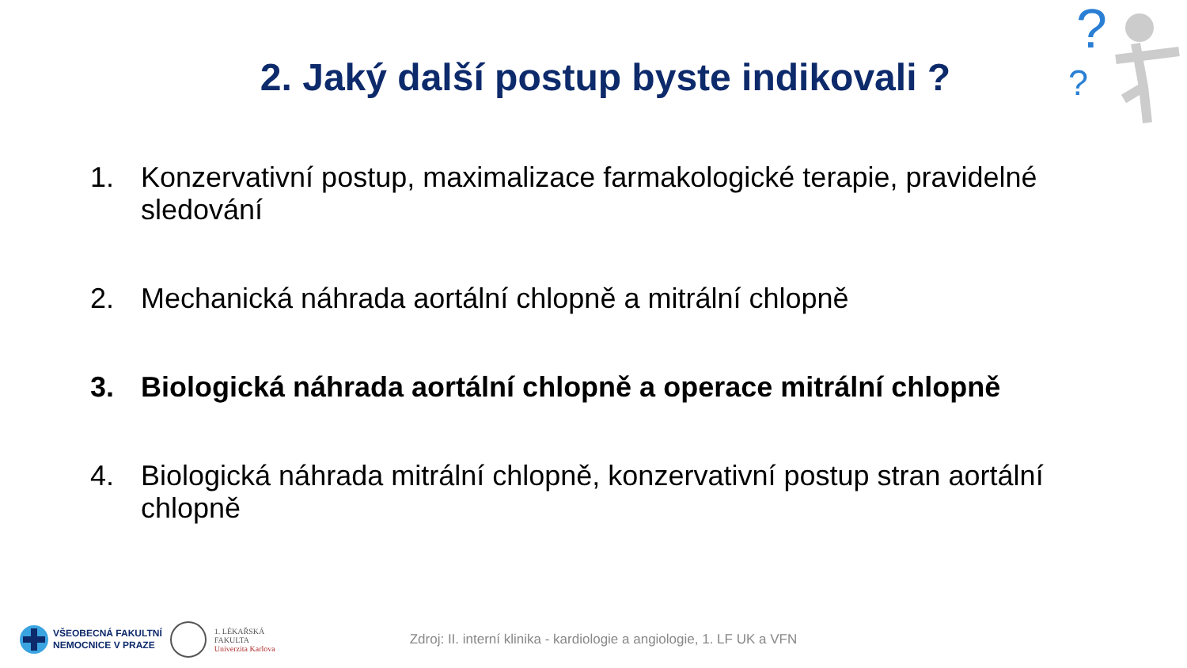?
?
2. Jaký další postup byste indikovali ?
1. Konzervativní postup, maximalizace farmakologické terapie, pravidelné sledování
2. Mechanická náhrada aortální chlopně a mitrální chlopně
3. Biologická náhrada aortální chlopně a operace mitrální chlopně
4. Biologická náhrada mitrální chlopně, konzervativní postup stran aortální chlopně
VŠEOBECNÁ FAKULTNÍ
NEMOCNICE V PRAZE
1. LÉKAŘSKÁ
FAKULTA
Univerzita Karlova
Zdroj: II. interní klinika - kardiologie a angiologie, 1. LF UK a VFN